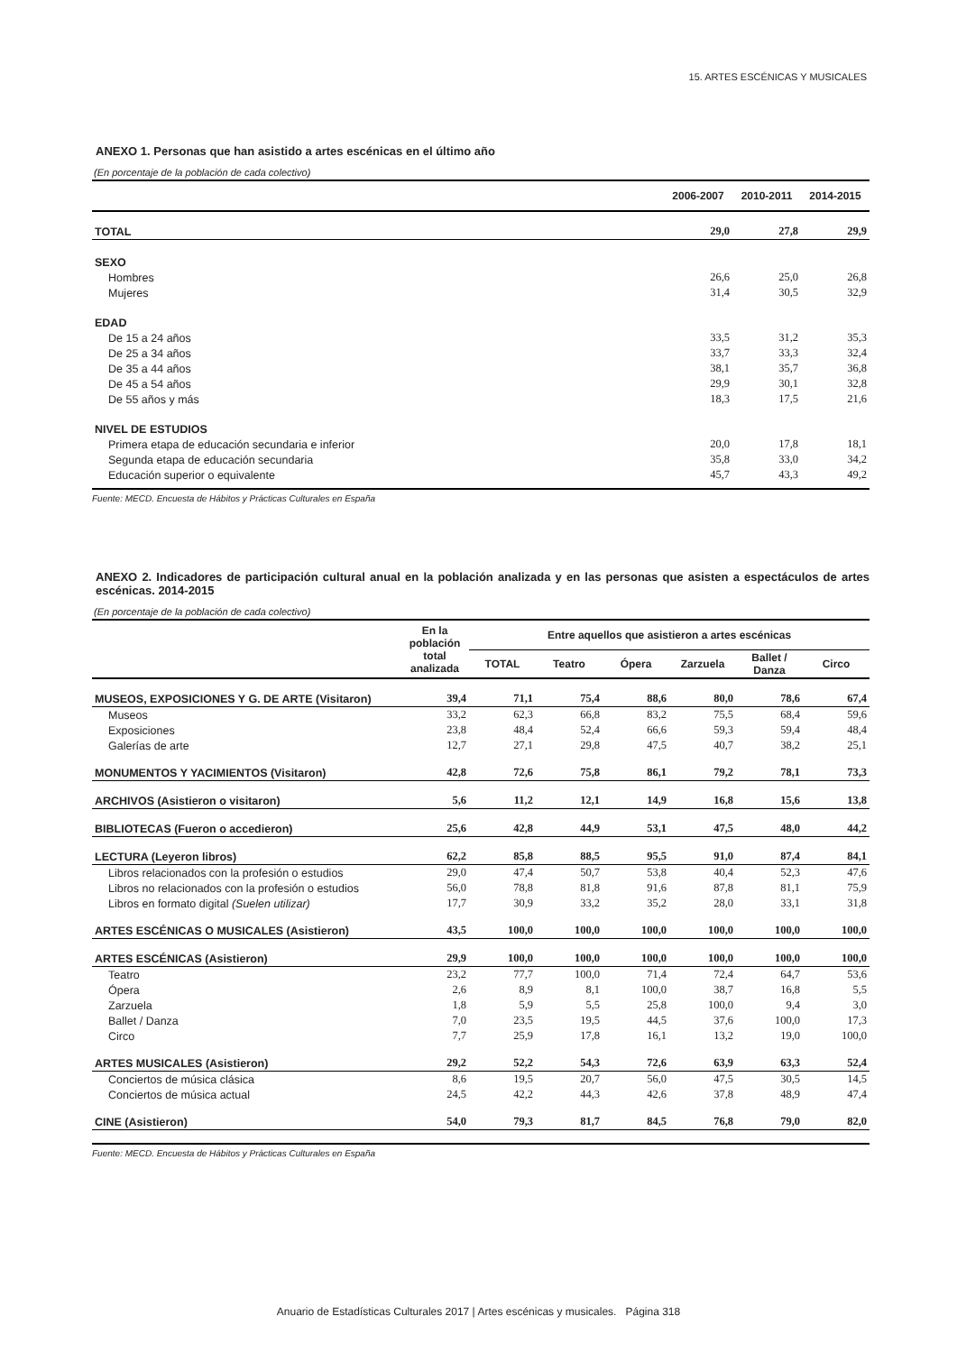15. ARTES ESCÉNICAS Y MUSICALES
ANEXO 1. Personas que han asistido a artes escénicas en el último año
(En porcentaje de la población de cada colectivo)
| | 2006-2007 | 2010-2011 | 2014-2015 |
| --- | --- | --- | --- |
| TOTAL | 29,0 | 27,8 | 29,9 |
| SEXO | | | |
| Hombres | 26,6 | 25,0 | 26,8 |
| Mujeres | 31,4 | 30,5 | 32,9 |
| EDAD | | | |
| De 15 a 24 años | 33,5 | 31,2 | 35,3 |
| De 25 a 34 años | 33,7 | 33,3 | 32,4 |
| De 35 a 44 años | 38,1 | 35,7 | 36,8 |
| De 45 a 54 años | 29,9 | 30,1 | 32,8 |
| De 55 años y más | 18,3 | 17,5 | 21,6 |
| NIVEL DE ESTUDIOS | | | |
| Primera etapa de educación secundaria e inferior | 20,0 | 17,8 | 18,1 |
| Segunda etapa de educación secundaria | 35,8 | 33,0 | 34,2 |
| Educación superior o equivalente | 45,7 | 43,3 | 49,2 |
Fuente: MECD. Encuesta de Hábitos y Prácticas Culturales en España
ANEXO 2. Indicadores de participación cultural anual en la población analizada y en las personas que asisten a espectáculos de artes escénicas. 2014-2015
(En porcentaje de la población de cada colectivo)
| | En la población total analizada | Entre aquellos que asistieron a artes escénicas | | | | | |
| --- | --- | --- | --- | --- | --- | --- | --- |
| | | TOTAL | Teatro | Ópera | Zarzuela | Ballet / Danza | Circo |
| MUSEOS, EXPOSICIONES Y G. DE ARTE (Visitaron) | 39,4 | 71,1 | 75,4 | 88,6 | 80,0 | 78,6 | 67,4 |
| Museos | 33,2 | 62,3 | 66,8 | 83,2 | 75,5 | 68,4 | 59,6 |
| Exposiciones | 23,8 | 48,4 | 52,4 | 66,6 | 59,3 | 59,4 | 48,4 |
| Galerías de arte | 12,7 | 27,1 | 29,8 | 47,5 | 40,7 | 38,2 | 25,1 |
| MONUMENTOS Y YACIMIENTOS (Visitaron) | 42,8 | 72,6 | 75,8 | 86,1 | 79,2 | 78,1 | 73,3 |
| ARCHIVOS (Asistieron o visitaron) | 5,6 | 11,2 | 12,1 | 14,9 | 16,8 | 15,6 | 13,8 |
| BIBLIOTECAS (Fueron o accedieron) | 25,6 | 42,8 | 44,9 | 53,1 | 47,5 | 48,0 | 44,2 |
| LECTURA (Leyeron libros) | 62,2 | 85,8 | 88,5 | 95,5 | 91,0 | 87,4 | 84,1 |
| Libros relacionados con la profesión o estudios | 29,0 | 47,4 | 50,7 | 53,8 | 40,4 | 52,3 | 47,6 |
| Libros no relacionados con la profesión o estudios | 56,0 | 78,8 | 81,8 | 91,6 | 87,8 | 81,1 | 75,9 |
| Libros en formato digital (Suelen utilizar) | 17,7 | 30,9 | 33,2 | 35,2 | 28,0 | 33,1 | 31,8 |
| ARTES ESCÉNICAS O MUSICALES (Asistieron) | 43,5 | 100,0 | 100,0 | 100,0 | 100,0 | 100,0 | 100,0 |
| ARTES ESCÉNICAS (Asistieron) | 29,9 | 100,0 | 100,0 | 100,0 | 100,0 | 100,0 | 100,0 |
| Teatro | 23,2 | 77,7 | 100,0 | 71,4 | 72,4 | 64,7 | 53,6 |
| Ópera | 2,6 | 8,9 | 8,1 | 100,0 | 38,7 | 16,8 | 5,5 |
| Zarzuela | 1,8 | 5,9 | 5,5 | 25,8 | 100,0 | 9,4 | 3,0 |
| Ballet / Danza | 7,0 | 23,5 | 19,5 | 44,5 | 37,6 | 100,0 | 17,3 |
| Circo | 7,7 | 25,9 | 17,8 | 16,1 | 13,2 | 19,0 | 100,0 |
| ARTES MUSICALES (Asistieron) | 29,2 | 52,2 | 54,3 | 72,6 | 63,9 | 63,3 | 52,4 |
| Conciertos de música clásica | 8,6 | 19,5 | 20,7 | 56,0 | 47,5 | 30,5 | 14,5 |
| Conciertos de música actual | 24,5 | 42,2 | 44,3 | 42,6 | 37,8 | 48,9 | 47,4 |
| CINE (Asistieron) | 54,0 | 79,3 | 81,7 | 84,5 | 76,8 | 79,0 | 82,0 |
Fuente: MECD. Encuesta de Hábitos y Prácticas Culturales en España
Anuario de Estadísticas Culturales 2017 | Artes escénicas y musicales. Página 318